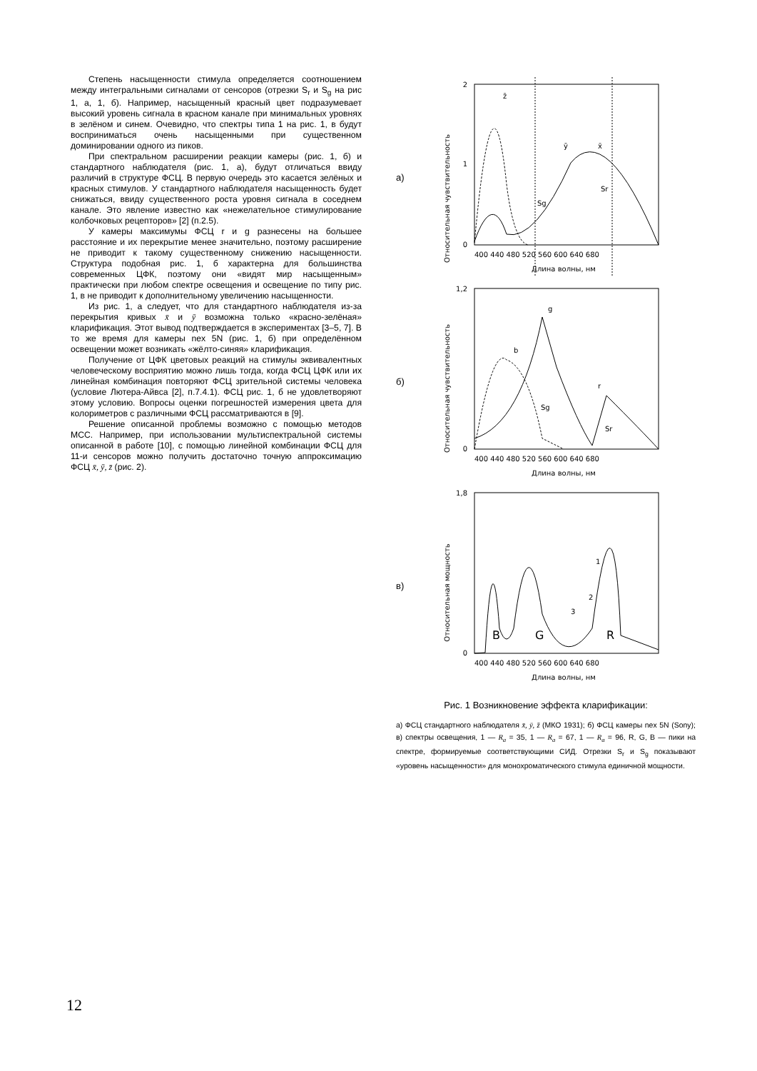Степень насыщенности стимула определяется соотношением между интегральными сигналами от сенсоров (отрезки S<sub>r</sub> и S<sub>g</sub> на рис 1, а, 1, б). Например, насыщенный красный цвет подразумевает высокий уровень сигнала в красном канале при минимальных уровнях в зелёном и синем. Очевидно, что спектры типа 1 на рис. 1, в будут восприниматься очень насыщенными при существенном доминировании одного из пиков.
При спектральном расширении реакции камеры (рис. 1, б) и стандартного наблюдателя (рис. 1, а), будут отличаться ввиду различий в структуре ФСЦ. В первую очередь это касается зелёных и красных стимулов. У стандартного наблюдателя насыщенность будет снижаться, ввиду существенного роста уровня сигнала в соседнем канале. Это явление известно как «нежелательное стимулирование колбочковых рецепторов» [2] (п.2.5).
У камеры максимумы ФСЦ r и g разнесены на большее расстояние и их перекрытие менее значительно, поэтому расширение не приводит к такому существенному снижению насыщенности. Структура подобная рис. 1, б характерна для большинства современных ЦФК, поэтому они «видят мир насыщенным» практически при любом спектре освещения и освещение по типу рис. 1, в не приводит к дополнительному увеличению насыщенности.
Из рис. 1, а следует, что для стандартного наблюдателя из-за перекрытия кривых x̄ и ȳ возможна только «красно-зелёная» кларификация. Этот вывод подтверждается в экспериментах [3–5, 7]. В то же время для камеры nex 5N (рис. 1, б) при определённом освещении может возникать «жёлто-синяя» кларификация.
Получение от ЦФК цветовых реакций на стимулы эквивалентных человеческому восприятию можно лишь тогда, когда ФСЦ ЦФК или их линейная комбинация повторяют ФСЦ зрительной системы человека (условие Лютера-Айвса [2], п.7.4.1). ФСЦ рис. 1, б не удовлетворяют этому условию. Вопросы оценки погрешностей измерения цвета для колориметров с различными ФСЦ рассматриваются в [9].
Решение описанной проблемы возможно с помощью методов МСС. Например, при использовании мультиспектральной системы описанной в работе [10], с помощью линейной комбинации ФСЦ для 11-и сенсоров можно получить достаточно точную аппроксимацию ФСЦ x̄, ȳ, z̄ (рис. 2).
а)
Относительная чувствительность
2
1
0
z̄
ȳ
x̄
Sg
Sr
400 440 480 520 560 600 640 680
Длина волны, нм
б)
Относительная чувствительность
1,2
0
g
b
r
Sg
Sr
400 440 480 520 560 600 640 680
Длина волны, нм
в)
Относительная мощность
1,8
0
B
G
R
1
2
3
400 440 480 520 560 600 640 680
Длина волны, нм
Рис. 1 Возникновение эффекта кларификации:
а) ФСЦ стандартного наблюдателя x̄, ȳ, z̄ (МКО 1931); б) ФСЦ камеры nex 5N (Sony); в) спектры освещения, 1 — R<sub>a</sub> = 35, 1 — R<sub>a</sub> = 67, 1 — R<sub>a</sub> = 96, R, G, B — пики на спектре, формируемые соответствующими СИД. Отрезки S<sub>r</sub> и S<sub>g</sub> показывают «уровень насыщенности» для монохроматического стимула единичной мощности.
12